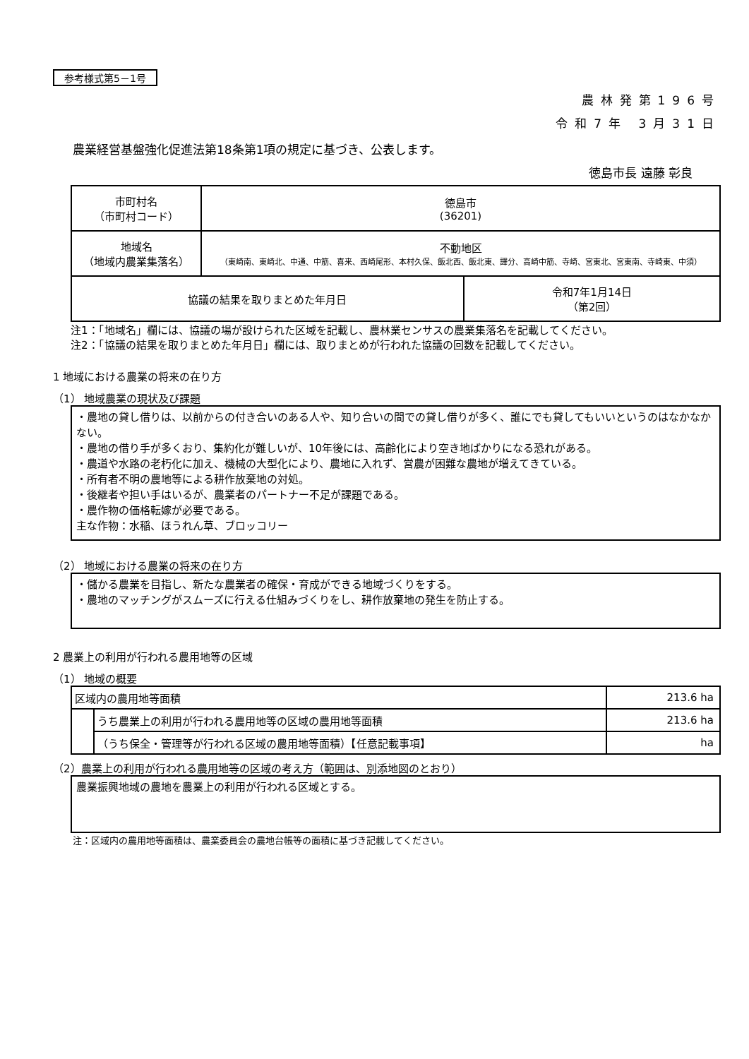参考様式第5－1号
農林発第196号
令和7年 3月31日
農業経営基盤強化促進法第18条第1項の規定に基づき、公表します。
徳島市長 遠藤 彰良
| 市町村名 （市町村コード） | 徳島市 (36201) | |
| 地域名 （地域内農業集落名） | 不動地区 （東崎南、東崎北、中通、中筋、喜来、西崎尾形、本村久保、飯北西、飯北東、譯分、高崎中筋、寺崎、宮東北、宮東南、寺崎東、中須） | |
| 協議の結果を取りまとめた年月日 | | 令和7年1月14日 （第2回） |
注1：「地域名」欄には、協議の場が設けられた区域を記載し、農林業センサスの農業集落名を記載してください。
注2：「協議の結果を取りまとめた年月日」欄には、取りまとめが行われた協議の回数を記載してください。
1 地域における農業の将来の在り方
（1） 地域農業の現状及び課題
・農地の貸し借りは、以前からの付き合いのある人や、知り合いの間での貸し借りが多く、誰にでも貸してもいいというのはなかなかない。
・農地の借り手が多くおり、集約化が難しいが、10年後には、高齢化により空き地ばかりになる恐れがある。
・農道や水路の老朽化に加え、機械の大型化により、農地に入れず、営農が困難な農地が増えてきている。
・所有者不明の農地等による耕作放棄地の対処。
・後継者や担い手はいるが、農業者のパートナー不足が課題である。
・農作物の価格転嫁が必要である。
主な作物：水稲、ほうれん草、ブロッコリー
（2） 地域における農業の将来の在り方
・儲かる農業を目指し、新たな農業者の確保・育成ができる地域づくりをする。
・農地のマッチングがスムーズに行える仕組みづくりをし、耕作放棄地の発生を防止する。
2 農業上の利用が行われる農用地等の区域
（1） 地域の概要
| 区域内の農用地等面積 | | 213.6 ha |
| | うち農業上の利用が行われる農用地等の区域の農用地等面積 | 213.6 ha |
| | （うち保全・管理等が行われる区域の農用地等面積）【任意記載事項】 | ha |
（2）農業上の利用が行われる農用地等の区域の考え方（範囲は、別添地図のとおり）
農業振興地域の農地を農業上の利用が行われる区域とする。
注：区域内の農用地等面積は、農業委員会の農地台帳等の面積に基づき記載してください。